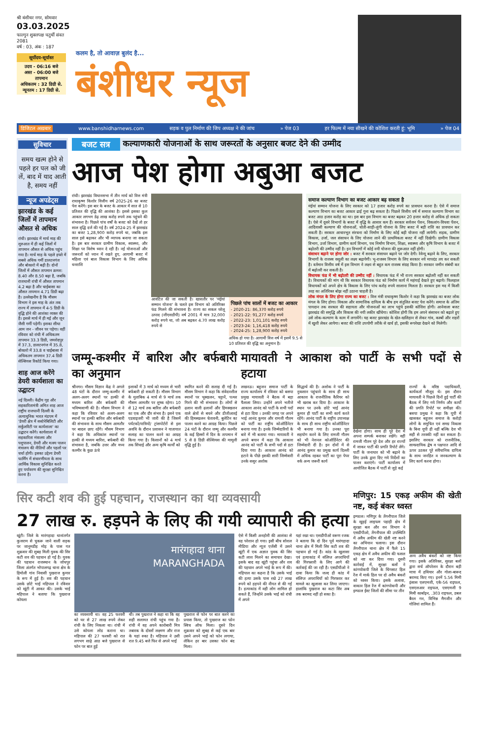श्री बंशीधर नगर, सोमवार
03.03.2025
फाल्गुन शुक्लपक्ष चतुर्थी संवत 2081
वर्ष : 03, अंक : 187
सूर्योदय-सूर्यास्त
उदय - 06:16 बजे
अस्त - 06:00 बजे
तापमान
अधिकतम : 32 डिग्री से.
न्यूनतम : 17 डिग्री से.
कलम है, तो आवाज़ बुलंद है...
बंशीधर न्यूज
डिजिटल अख़बार www.banshidharnews.com सड़क व पुल निर्माण की जिप अध्यक्ष ने की जांच » पेज 03 हर फिल्म में नया सीखने की कोशिश करती हूं: भूमि » पेज 04
सुविचार
समय खत्म होने से पहले हर पल को जी लें, बाद में याद आती है, समय नहीं
न्यूज अपडेट्स
झारखंड के कई जिलों में तापमान औसत से अधिक
रांची। झारखंड में मार्च माह की शुरुआत में ही कई जिलों में तापमान औसत से अधिक पहुंच गया है। मार्च माह के पहले हफ्ते में सबसे अधिक गर्मी डालटनगंज और बोकारो में बढ़ी है। दोनों जिलों में औसत तापमान क्रमश: 8.40 और 8.50 बढ़ा है, जबकि राजधानी रांची में औसत तापमान 4.2 बढ़ा है और चाईबासा का औसत तापमान 4.71 डिग्री बढ़ा है। उल्लेखनीय है कि मौसम विभाग ने इस माह के अंत तक राज्य में तापमान में 4-5 डिग्री के वृद्धि होने की आशंका व्यक्त की है। इससे मार्च में ही मई और जून जैसी गर्मी पड़ेगी। इसका सीधा आम जन - जीवन पर पड़ेगा। वहीं रविवार को रांची में अधिकतम तापमान 33.3 डिग्री, जमशेदपुर में 37.3, डालटनगंज में 35.8, बोकारो में 33.8 व चाईबासा में अधिकतम तापमान 37.4 डिग्री सेल्सियस रिकॉर्ड किया गया।
शाह आज करेंगे डेयरी कार्यशाला का उद्घाटन
नई दिल्ली। केंद्रीय गृह और सहकारितामंत्री अमित शाह आज राष्ट्रीय राजधानी दिल्ली के अत्याधुनिक भारत मंडपम में 'डेयरी क्षेत्र में सस्टेनेबिलिटी और सर्कुलरिटी पर कार्यशाला' का उद्घाटन करेंगे। कार्यशाला में सहकारिता मंत्रालय और पशुपालन, डेयरी और मत्स्य पालन मंत्रालय की नीतियों और पहलों पर चर्चा होगी। इसका उद्देश्य डेयरी फार्मिंग में संधारणीयता के साथ आर्थिक विकास सुनिश्चित करते हुए पर्यावरण की सुरक्षा सुनिश्चित करना है।
बजट सत्र कल्याणकारी योजनाओं के साथ जरूरतों के अनुसार बजट देने की उम्मीद
आज पेश होगा अबुआ बजट
रांची। झारखंड विधानसभा में तीन मार्च को वित्त मंत्री राधाकृष्ण किशोर वित्तीय वर्ष 2025-26 का बजट पेश करेंगे। इस बार के बजट के आकार में सात से 10 प्रतिशत की वृद्धि की आशंका है। इससे इसका कुल आकार लगभग डेढ़ लाख करोड़ रुपये तक पहुंचने की संभावना है। पिछले पांच वर्षों के बजट को देखें तो हर साल वृद्धि दर्ज की गई है। वर्ष 2024-25 में झारखंड का बजट 1,28,900 करोड़ रुपये था, जबकि इस साल इसे बढ़ाकर और भी व्यापक बनाया जा सकता है। इस बार सरकार ग्रामीण विकास, स्वास्थ्य, और शिक्षा पर विशेष ध्यान दे रही है। नई योजनाओं और जरूरतों को ध्यान में रखते हुए, आगामी बजट में महिला एवं बाल विकास विभाग के लिए अधिक धनराशि
आवंटित की जा सकती है। खासतौर पर 'मंईयां सम्मान योजना' के चलते इस विभाग को अतिरिक्त फंड मिलने की संभावना है। राज्य का सकल घरेलू उत्पाद (जीएसडीपी) वर्ष 2001 में मात्र 32,000 करोड़ रुपये था, जो अब बढ़कर 4.70 लाख करोड़ रुपये से
पिछले पांच सालों में बजट का आकार
- 2020-21: 86,370 करोड़ रुपये
- 2021-22: 91,277 करोड़ रुपये
- 2022-23: 1,01,101 करोड़ रुपये
- 2023-24: 1,16,418 करोड़ रुपये
- 2024-25: 1,28,900 करोड़ रुपये
अधिक हो गया है। आगामी वित्त वर्ष में इसमें 9.5 से 10 प्रतिशत की वृद्धि का अनुमान है।
समाज कल्याण विभाग का बजट आकार बढ़ सकता है
मंईयां सम्मान योजना के लिए सरकार को 17 हजार करोड़ रुपये का प्रावधान करना है। ऐसे में समाज कल्याण विभाग का बजट आकार ढाई गुना बढ़ सकता है। पिछले वित्तीय वर्ष में समाज कल्याण विभाग का बजट आठ हजार करोड़ का था। इस बार इस विभाग का बजट बढ़कर 20 हजार करोड़ से अधिक हो सकता है। ऐसे में दूसरे विभागों के बजट में वृद्धि के आसार कम हैं। सरकार सर्वजन पेंशन, विकलांग-विधवा पेंशन, आदिवासी कल्याण की योजनाओं, धोती-साड़ी-लुंगी योजना के लिए बजट में बड़ी राशि का प्रावधान कर सकती है। सरकार आधारभूत संरचना को निर्माण के लिए कोई बड़ी योजना नहीं लायेगी। सड़क, ग्रामीण विकास, उर्जा, जल संसाधन के लिए योजना लाने की प्राथमिकता बजट में नहीं दिखेगी। ग्रामीण विकास विभाग, उर्जा विभाग, ग्रामीण कार्य विभाग, पथ निर्माण विभाग, शिक्षा, स्वास्थ्य और कृषि विभाग के बजट में बढ़ोतरी की उम्मीद नहीं है। इन विभागों में कोई नयी योजना की शुरूआत नहीं होगी।
संसाधन बढ़ाने पर होगा जोर : बजट में सरकार संसाधन बढ़ाने पर जोर देगी। रेवेन्यू बढ़ाने के लिए, सरकार विभागों के राजस्व वसूली का लक्ष्य बढ़ायेगी। भू-राजस्व विभाग के लिए सरकार नये मापदंड तय कर सकती है। वर्तमान वित्तीय वर्ष में इस विभाग ने लक्ष्य से बहुत कम राजस्व संग्रह किया है। सरकार जमीन संबंधी कर में बढ़ोतरी कर सकती है।
विधायक फंड में भी बढ़ोतरी की उम्मीद नहीं : विधायक फंड में भी राज्य सरकार बढ़ोतरी नहीं कर सकती है। विधायकों की मांग थी कि सरकार विधायक फंड को निर्माण कार्य में महंगाई देखते हुए बढ़ाये। फिलहाल विधायकों को अपने क्षेत्र के विकास के लिए पांच करोड़ रुपये सालाना मिलता है। सरकार इस मद में किसी तरह का अतिरिक्त बोझ नहीं उठाना चाहती है।
लोक मंगल के लिए होगा राज्य का बजट : वित्त मंत्री राधाकृष्ण किशोर ने कहा कि झारखंड का बजट लोक मंगल के लिए होगा। विकास और सामाजिक दायित्व के बीच हम संतुलित बजट पेश करेंगे। समाज के अंतिम पायदान तक सरकार की सहायता और योजनाओं का लाभ पहुंचे इसकी कोशिश होगी। आनेवाला बजट झारखंड की समृद्धि और विकास की नयी लकीर खींचेगा। कोशिश होगी कि हम अपने संसाधन को बढ़ाते हुए उसे लोक-कल्याण के काम में लगायेंगे। यह बजट झारखंड के खेत-खलिहान से लेकर गांव, कस्बों और शहरों में खुशी लेकर आयेगा। बजट की राशि उपयोगी तरीके से खर्च हो, इसकी रूपरेखा देखने को मिलेगी।
जम्मू-कश्मीर में बारिश और बर्फबारी का अनुमान
श्रीनगर। मौसम विज्ञान केंद्र ने अगले 48 घंटों के दौरान जम्मू-कश्मीर में अलग-अलग स्थानों पर हल्की से मध्यम बारिश और बर्फबारी की भविष्यवाणी की है। मौसम विभाग ने कहा कि रविवार को अलग-अलग स्थानों पर हल्की बारिश और बर्फबारी की संभावना के साथ मौसम आमतौर पर बादल छाए रहेंगे। मौसम विभाग ने कहा कि अधिकांश स्थानों पर हल्की से मध्यम बारिश, बर्फबारी की संभावना है, जबकि उत्तर और मध्य कश्मीर के कुछ ऊंचे
इलाकों में 3 मार्च को मध्यम से भारी बर्फबारी हो सकती है। मौसम विभाग के मुताबिक 4 मार्च से 9 मार्च तक मौसम आमतौर पर शुष्क रहेगा। 10 से 12 मार्च तक बारिश और बर्फबारी का एक और दौर संभव है। इसने एक एडवाइजरी भी जारी की है जिसमें पर्यटकों/यात्रियों/ ट्रांसपोर्टरों से इस अवधि के दौरान प्रशासन ने यातायात सलाह का पालन करने का आग्रह किया गया है। किसानों को 4 मार्च तक सिंचाई और अन्य कृषि कार्यों को
स्थगित करने की सलाह दी गई है। मौसम विभाग ने कहा कि संवेदनशील स्थानों पर भूस्खलन, चट्टानें, पत्थर गिरने की भी संभावना है। लोगों से ढलान वाली ढलानों और हिमस्खलन वाले क्षेत्रों से बचने और डीजीआरई की हिमस्खलन चेतावनी, बुलेटिन का पालन करने का आग्रह किया। पिछले 24 घंटों के दौरान जम्मू और कश्मीर के कई हिस्सों में दिन के तापमान में 5 से 8 डिग्री सेल्सियस की मामूली वृद्धि हुई है।
मायावती ने आकाश को पार्टी के सभी पदों से हटाया
लखनऊ। बहुजन समाज पार्टी के राज्य कार्यालय में रविवार को बसपा प्रमुख मायावती ने बैठक में बड़ा फैसला लिया। उन्होंने अपने भतीजे आकाश आनंद को पार्टी के सभी पदों से हटा दिया । उनकी जगह पर अपने भाई आनंद कुमार और रामजी गौतम को पार्टी का राष्ट्रीय कोऑर्डिनेटर बनाया गया है। इनके जिम्मेदारियों के बारे में भी बताया गया। मायावती ने अपने बयान में कहा कि आकाश आनंद को पार्टी के सभी पदों से हटा दिया गया है। आकाश आनंद को हटाने के पीछे इसकी सारी जिम्मेवारी उनके ससुर अशोक
सिद्धार्थ की है। अशोक ने पार्टी के नुकसान पहुंचाने के साथ ही साथ आकाश के राजनीतिक कैरियर को भी खराब कर दिया है। आकाश के स्थान पर उनके छोटे भाई आनंद कुमार ही पार्टी का सभी कार्य करते रहेंगे। आनंद पार्टी के राष्ट्रीय उपाध्यक्ष के साथ ही साथ राष्ट्रीय कोऑर्डिनेटर भी बनाया गया है। उनका पूरा सहयोग करने के लिए रामजी गौतम को भी नेशनल कोऑर्डिनेटर की जिम्मेदारी दी है। इन दोनों में से आनंद कुमार का प्रमुख कार्य दिल्ली में अधिक रहकर पार्टी का पूरा पेपर वर्क अन्य जरूरी कार्य
देखेना होगा। साथ ही पूरे देश में अपना सम्पर्क बनाकर रखेंगे। वहीं रामजी गौतम पूरे देश और हर राज्यों में जाकर पार्टी की प्रगति रिपोर्ट लेंगे। पार्टी के जनाधार को भी बढ़ाने के लिए उनके द्वारा दिए गये निर्देशों का पालन कराएंगे। पार्टी कार्यालय में आयोजित बैठक में पार्टी से जुड़े कई
राज्यों के वरिष्ठ पदाधिकारी, कार्यकर्ता मौजूद थे। इस दौरान मायावती ने पिछले दिनों हुई पार्टी की बैठक में लिए गये निर्णय और कार्यों की प्रगति रिपोर्ट पर समीक्षा की। बसपा प्रमुख ने कहा कि यूपी में खासकर बहुजन समाज के करोड़ो लोगों के समुचित एवं समग्र विकास के बिना यूपी ही नहीं बल्कि देश भी सही से तरक्की नहीं कर सकता है। इसलिए सरकार को राजनीतिक, साम्प्रदायिक द्वेष व पक्षपात आदि से ऊपर उठकर पूरे संवैधानिक दायित्व के साथ जनहित व जनकल्याण के लिए कार्य करना होगा।
सिर कटी शव की हुई पहचान, राजस्थान का था व्यवसायी
27 लाख रु. हड़पने के लिए की गयी व्यापारी की हत्या
खूंटी। जिले के मारंगहादा थानांतर्गत कुजराम से चुकरू जाने वाली सड़क पर जानुमडीह मोड़ के पास गत शुक्रवार की सुबह मिली युवक की सिर कटी शव की पहचान हो गई है। युवक की पहचान राजस्थान के जोधपुर जिला अंतर्गत भोपालगढ़ थाना क्षेत्र के हिमोली गांव निवासी पुखराज कुमार के रूप में हुई है। शव की पहचान उसके छोटे भाई महिपाल ने रविवार को खूंटी में आकर की। उसके भाई महिपाल ने बताया कि पुखराज कोयला
मारंगहादा थाना
MARANGHADA
का व्यवसायी था। वह 25 फरवरी को घर से 27 लाख रुपये लेकर रांची के लिए निकला था। रांची में उसे कोयला लोड कराना था। महिपाल की 27 फरवरी को रात लगभग साढ़े आठ बजे पुखराज से फोन पर बात हुई
थी। तब पुखराज ने कहा था कि वह सही सलामत रांची पहुंच गया है। रांची में वह अपने कारोबारी मित्र तबारक के दोस्तों लक्ष्मण और राज के यहां रुका है। महिपाल ने उसी रात 9.45 बजे फिर से अपने भाई
पुखराज से फोन पर बात करने का प्रयास किया, तो पुखराज का फोन स्विच ऑफ मिला। दूसरे दिन शुक्रवार को सुबह से कई एक बार उसने अपने भाई को फोन लगाया, लेकिन हर बार उसका फोन बंद मिला।
ऐसे में किसी अनहोनी की आशंका से वह परेशान हो गया। इसी बीच सोशल मीडिया और न्यूज एजेंसी में उसने खूंटी में एक अज्ञात युवक की सिर कटी लाश मिलने का समाचार देखा। इसके बाद वह खूंटी पहुंचा और शव की पहचान अपने भाई के रूप में की। महिपाल का कहना है कि उसके भाई की हत्या उसके पास रखे 27 लाख रुपये को हड़पने की नीयत से की गई है। हत्याकांड में वही लोग शामिल हो सकते हैं, जिन्होंने उसके भाई को रांची में अपने
यहां रखा था। एसडीपीओ वरूण रजक ने बताया कि दो दिन पूर्व मारंगहादा थाना क्षेत्र में मिली सिर कटी शव की पहचान हो गई है। कांड के खुलासा एवं हत्याकांड में संलिप्त अपराधियों की गिरफ्तारी के लिए आगे की कार्रवाई की जा रही है। एसडीपीओ ने दावा किया कि जल्द ही कांड में संलिप्त अपराधियों को गिरफ्तार कर मामले का खुलासा कर लिया जाएगा। हालांकि पुखराज का कटा सिर अब तक बरामद नहीं हो सका है।
मणिपुर: 15 एकड़ अफीम की खेती नष्ट, कई बंकर ध्वस्त
इम्फाल। मणिपुर के तेंगनौपाल जिले के खुड़ई लाइफम पहाड़ी क्षेत्र में सुरक्षा बल और वन विभाग ने एसडीपीओ, तेंगनौपाल की उपस्थिति में अवैध अफीम की खेती नष्ट करने का अभियान चलाया। इस दौरान तेंगनौपाल थाना क्षेत्र में फैले 15 एकड़ क्षेत्र में अवैध अफीम की फसल को नष्ट कर दिया गया। दूसरी कार्रवाई में, सुरक्षा बलों ने कांगपोकपी जिले के थिंगसाट हिल रेंज में मार्क हिल पर दो अवैध बंकरों को ध्वस्त किया। इसके अलावा, वाकान हिल रेंज में कांगपोकपी और इम्फाल ईस्ट जिलों की सीमा पर तीन
अन्य अवैध बंकरों को नष्ट किया गया। इसके अतिरिक्त, सुरक्षा बलों द्वारा सर्च ऑपरेशन के दौरान बड़ी मात्रा में हथियार और गोला-बारूद बरामद किए गए। इनमें 5.56 मिमी इंसास एलएमजी, एके-56 राइफल, एसएलआर राइफल, एसएमजी 9 मिमी कार्बाइन, .303 राइफल, डबल बैरल गन, विभिन्न मैगजीन और गोलियां शामिल हैं।